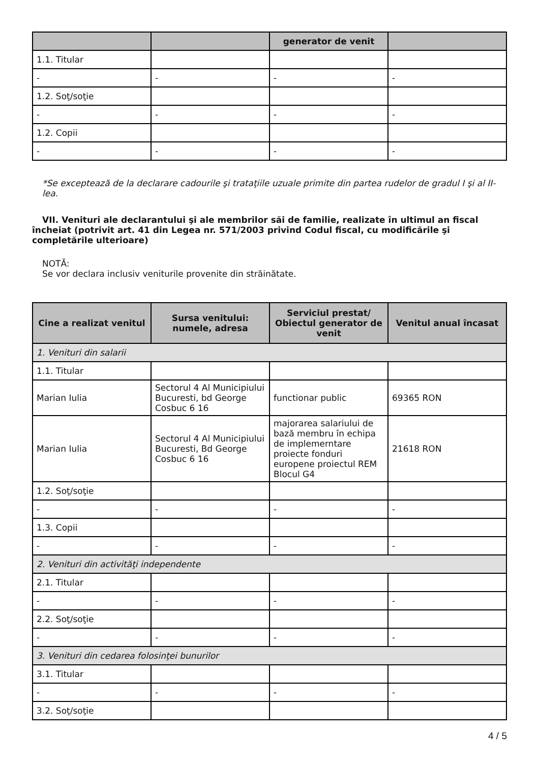| | | generator de venit | |
| --- | --- | --- | --- |
| 1.1. Titular | | | |
| - | - | - | - |
| 1.2. Soţ/soţie | | | |
| - | - | - | - |
| 1.2. Copii | | | |
| - | - | - | - |
*Se exceptează de la declarare cadourile şi trataţiile uzuale primite din partea rudelor de gradul I şi al II-lea.
VII. Venituri ale declarantului şi ale membrilor săi de familie, realizate în ultimul an fiscal încheiat (potrivit art. 41 din Legea nr. 571/2003 privind Codul fiscal, cu modificările şi completările ulterioare)
NOTĂ:
Se vor declara inclusiv veniturile provenite din străinătate.
| Cine a realizat venitul | Sursa venitului: numele, adresa | Serviciul prestat/ Obiectul generator de venit | Venitul anual încasat |
| --- | --- | --- | --- |
| 1. Venituri din salarii | | | |
| 1.1. Titular | | | |
| Marian Iulia | Sectorul 4 Al Municipiului Bucuresti, bd George Cosbuc 6 16 | functionar public | 69365 RON |
| Marian Iulia | Sectorul 4 Al Municipiului Bucuresti, Bd George Cosbuc 6 16 | majorarea salariului de bază membru în echipa de implemerntare proiecte fonduri europene proiectul REM Blocul G4 | 21618 RON |
| 1.2. Soţ/soţie | | | |
| - | - | - | - |
| 1.3. Copii | | | |
| - | - | - | - |
| 2. Venituri din activităţi independente | | | |
| 2.1. Titular | | | |
| - | - | - | - |
| 2.2. Soţ/soţie | | | |
| - | - | - | - |
| 3. Venituri din cedarea folosinţei bunurilor | | | |
| 3.1. Titular | | | |
| - | - | - | - |
| 3.2. Soţ/soţie | | | |
4 / 5